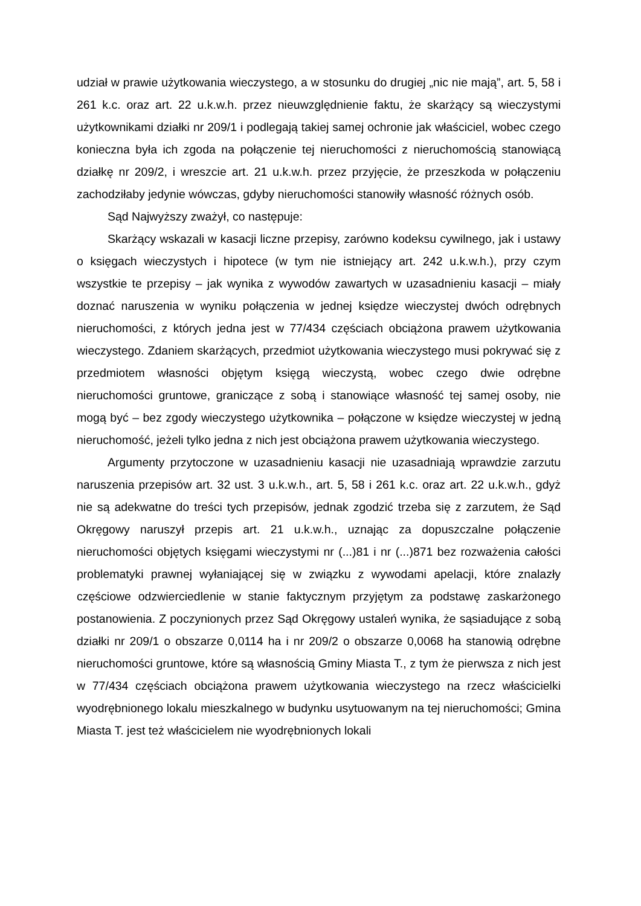udział w prawie użytkowania wieczystego, a w stosunku do drugiej „nic nie mają”, art. 5, 58 i 261 k.c. oraz art. 22 u.k.w.h. przez nieuwzględnienie faktu, że skarżący są wieczystymi użytkownikami działki nr 209/1 i podlegają takiej samej ochronie jak właściciel, wobec czego konieczna była ich zgoda na połączenie tej nieruchomości z nieruchomością stanowiącą działkę nr 209/2, i wreszcie art. 21 u.k.w.h. przez przyjęcie, że przeszkoda w połączeniu zachodziłaby jedynie wówczas, gdyby nieruchomości stanowiły własność różnych osób.
Sąd Najwyższy zważył, co następuje:
Skarżący wskazali w kasacji liczne przepisy, zarówno kodeksu cywilnego, jak i ustawy o księgach wieczystych i hipotece (w tym nie istniejący art. 242 u.k.w.h.), przy czym wszystkie te przepisy – jak wynika z wywodów zawartych w uzasadnieniu kasacji – miały doznać naruszenia w wyniku połączenia w jednej księdze wieczystej dwóch odrębnych nieruchomości, z których jedna jest w 77/434 częściach obciążona prawem użytkowania wieczystego. Zdaniem skarżących, przedmiot użytkowania wieczystego musi pokrywać się z przedmiotem własności objętym księgą wieczystą, wobec czego dwie odrębne nieruchomości gruntowe, graniczące z sobą i stanowiące własność tej samej osoby, nie mogą być – bez zgody wieczystego użytkownika – połączone w księdze wieczystej w jedną nieruchomość, jeżeli tylko jedna z nich jest obciążona prawem użytkowania wieczystego.
Argumenty przytoczone w uzasadnieniu kasacji nie uzasadniają wprawdzie zarzutu naruszenia przepisów art. 32 ust. 3 u.k.w.h., art. 5, 58 i 261 k.c. oraz art. 22 u.k.w.h., gdyż nie są adekwatne do treści tych przepisów, jednak zgodzić trzeba się z zarzutem, że Sąd Okręgowy naruszył przepis art. 21 u.k.w.h., uznając za dopuszczalne połączenie nieruchomości objętych księgami wieczystymi nr (...)81 i nr (...)871 bez rozważenia całości problematyki prawnej wyłaniającej się w związku z wywodami apelacji, które znalazły częściowe odzwierciedlenie w stanie faktycznym przyjętym za podstawę zaskarżonego postanowienia. Z poczynionych przez Sąd Okręgowy ustaleń wynika, że sąsiadujące z sobą działki nr 209/1 o obszarze 0,0114 ha i nr 209/2 o obszarze 0,0068 ha stanowią odrębne nieruchomości gruntowe, które są własnością Gminy Miasta T., z tym że pierwsza z nich jest w 77/434 częściach obciążona prawem użytkowania wieczystego na rzecz właścicielki wyodrębnionego lokalu mieszkalnego w budynku usytuowanym na tej nieruchomości; Gmina Miasta T. jest też właścicielem nie wyodrębnionych lokali